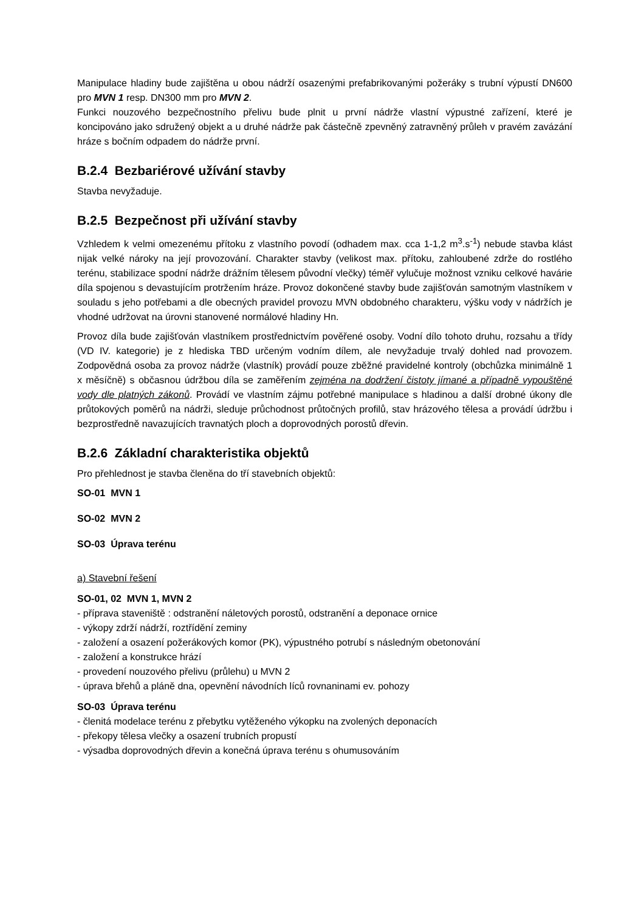Manipulace hladiny bude zajištěna u obou nádrží osazenými prefabrikovanými požeráky s trubní výpustí DN600 pro MVN 1 resp. DN300 mm pro MVN 2.
Funkci nouzového bezpečnostního přelivu bude plnit u první nádrže vlastní výpustné zařízení, které je koncipováno jako sdružený objekt a u druhé nádrže pak částečně zpevněný zatravněný průleh v pravém zavázání hráze s bočním odpadem do nádrže první.
B.2.4 Bezbariérové užívání stavby
Stavba nevyžaduje.
B.2.5 Bezpečnost při užívání stavby
Vzhledem k velmi omezenému přítoku z vlastního povodí (odhadem max. cca 1-1,2 m<sup>3</sup>.s<sup>-1</sup>) nebude stavba klást nijak velké nároky na její provozování. Charakter stavby (velikost max. přítoku, zahloubené zdrže do rostlého terénu, stabilizace spodní nádrže drážním tělesem původní vlečky) téměř vylučuje možnost vzniku celkové havárie díla spojenou s devastujícím protržením hráze. Provoz dokončené stavby bude zajišťován samotným vlastníkem v souladu s jeho potřebami a dle obecných pravidel provozu MVN obdobného charakteru, výšku vody v nádržích je vhodné udržovat na úrovni stanovené normálové hladiny Hn.
Provoz díla bude zajišťován vlastníkem prostřednictvím pověřené osoby. Vodní dílo tohoto druhu, rozsahu a třídy (VD IV. kategorie) je z hlediska TBD určeným vodním dílem, ale nevyžaduje trvalý dohled nad provozem. Zodpovědná osoba za provoz nádrže (vlastník) provádí pouze zběžné pravidelné kontroly (obchůzka minimálně 1 x měsíčně) s občasnou údržbou díla se zaměřením zejména na dodržení čistoty jímané a případně vypouštěné vody dle platných zákonů. Provádí ve vlastním zájmu potřebné manipulace s hladinou a další drobné úkony dle průtokových poměrů na nádrži, sleduje průchodnost průtočných profilů, stav hrázového tělesa a provádí údržbu i bezprostředně navazujících travnatých ploch a doprovodných porostů dřevin.
B.2.6 Základní charakteristika objektů
Pro přehlednost je stavba členěna do tří stavebních objektů:
SO-01 MVN 1
SO-02 MVN 2
SO-03 Úprava terénu
a) Stavební řešení
SO-01, 02 MVN 1, MVN 2
- příprava staveniště : odstranění náletových porostů, odstranění a deponace ornice
- výkopy zdrží nádrží, roztřídění zeminy
- založení a osazení požerákových komor (PK), výpustného potrubí s následným obetonování
- založení a konstrukce hrází
- provedení nouzového přelivu (průlehu) u MVN 2
- úprava břehů a pláně dna, opevnění návodních líců rovnaninami ev. pohozy
SO-03 Úprava terénu
- členitá modelace terénu z přebytku vytěženého výkopku na zvolených deponacích
- překopy tělesa vlečky a osazení trubních propustí
- výsadba doprovodných dřevin a konečná úprava terénu s ohumusováním